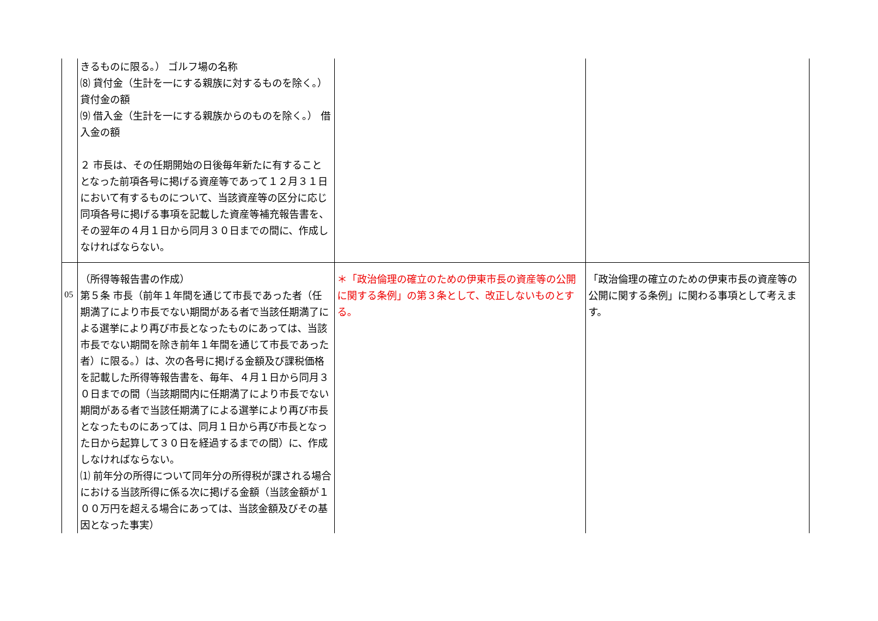| | きるものに限る。） ゴルフ場の名称 ⑻ 貸付金（生計を一にする親族に対するものを除く。） 貸付金の額 ⑼ 借入金（生計を一にする親族からのものを除く。） 借入金の額 ２ 市長は、その任期開始の日後毎年新たに有することとなった前項各号に掲げる資産等であって１２月３１日において有するものについて、当該資産等の区分に応じ同項各号に掲げる事項を記載した資産等補充報告書を、その翌年の４月１日から同月３０日までの間に、作成しなければならない。 | | |
| 05 | （所得等報告書の作成） 第５条 市長（前年１年間を通じて市長であった者（任期満了により市長でない期間がある者で当該任期満了による選挙により再び市長となったものにあっては、当該市長でない期間を除き前年１年間を通じて市長であった者）に限る。）は、次の各号に掲げる金額及び課税価格を記載した所得等報告書を、毎年、４月１日から同月３０日までの間（当該期間内に任期満了により市長でない期間がある者で当該任期満了による選挙により再び市長となったものにあっては、同月１日から再び市長となった日から起算して３０日を経過するまでの間）に、作成しなければならない。 ⑴ 前年分の所得について同年分の所得税が課される場合における当該所得に係る次に掲げる金額（当該金額が１００万円を超える場合にあっては、当該金額及びその基因となった事実） | ＊「政治倫理の確立のための伊東市長の資産等の公開に関する条例」の第３条として、改正しないものとする。 | 「政治倫理の確立のための伊東市長の資産等の公開に関する条例」に関わる事項として考えます。 |